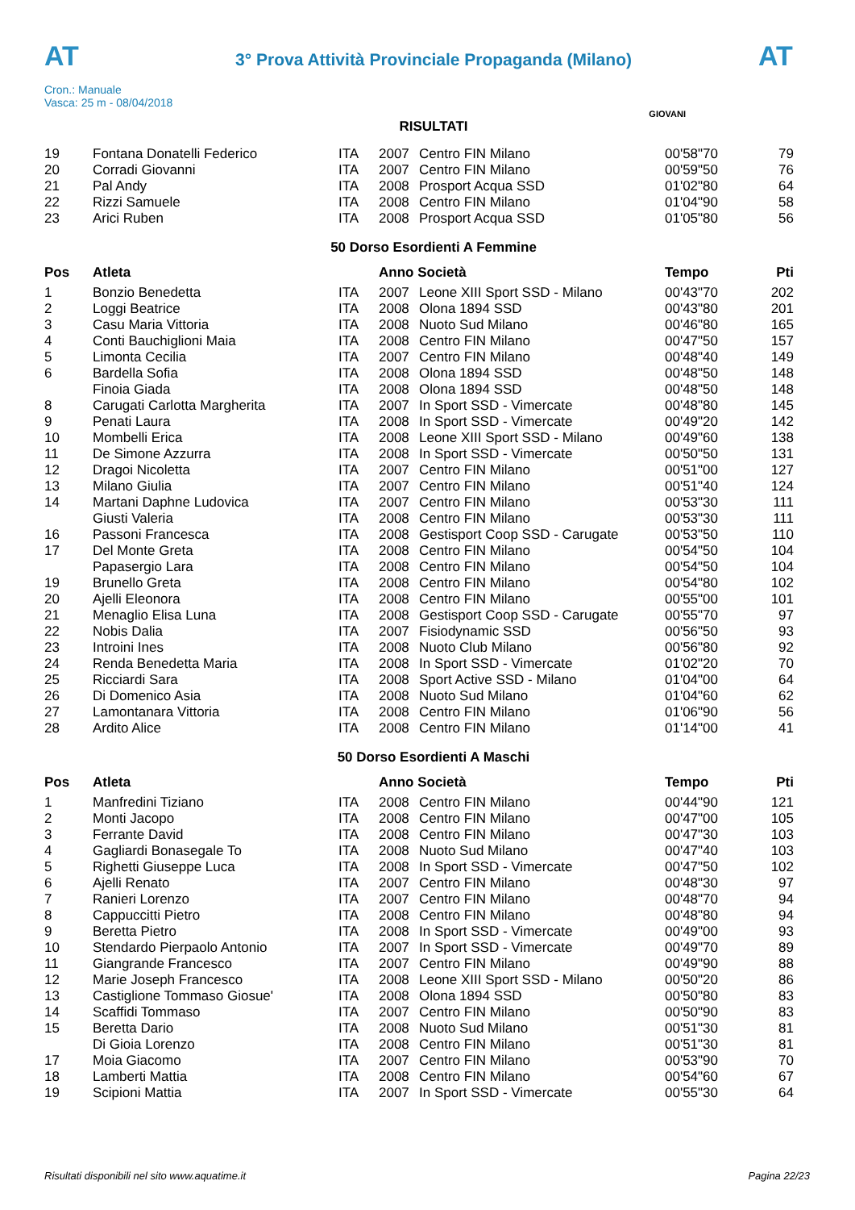AT
3° Prova Attività Provinciale Propaganda (Milano)
AT
Cron.: Manuale
Vasca: 25 m - 08/04/2018
GIOVANI
RISULTATI
| 19 | Fontana Donatelli Federico | ITA | 2007 | Centro FIN Milano | 00'58"70 | 79 |
| 20 | Corradi Giovanni | ITA | 2007 | Centro FIN Milano | 00'59"50 | 76 |
| 21 | Pal Andy | ITA | 2008 | Prosport Acqua SSD | 01'02"80 | 64 |
| 22 | Rizzi Samuele | ITA | 2008 | Centro FIN Milano | 01'04"90 | 58 |
| 23 | Arici Ruben | ITA | 2008 | Prosport Acqua SSD | 01'05"80 | 56 |
50 Dorso Esordienti A Femmine
| Pos | Atleta | | Anno Società | | Tempo | Pti |
| --- | --- | --- | --- | --- | --- | --- |
| 1 | Bonzio Benedetta | ITA | 2007 | Leone XIII Sport SSD - Milano | 00'43"70 | 202 |
| 2 | Loggi Beatrice | ITA | 2008 | Olona 1894 SSD | 00'43"80 | 201 |
| 3 | Casu Maria Vittoria | ITA | 2008 | Nuoto Sud Milano | 00'46"80 | 165 |
| 4 | Conti Bauchiglioni Maia | ITA | 2008 | Centro FIN Milano | 00'47"50 | 157 |
| 5 | Limonta Cecilia | ITA | 2007 | Centro FIN Milano | 00'48"40 | 149 |
| 6 | Bardella Sofia | ITA | 2008 | Olona 1894 SSD | 00'48"50 | 148 |
| | Finoia Giada | ITA | 2008 | Olona 1894 SSD | 00'48"50 | 148 |
| 8 | Carugati Carlotta Margherita | ITA | 2007 | In Sport SSD - Vimercate | 00'48"80 | 145 |
| 9 | Penati Laura | ITA | 2008 | In Sport SSD - Vimercate | 00'49"20 | 142 |
| 10 | Mombelli Erica | ITA | 2008 | Leone XIII Sport SSD - Milano | 00'49"60 | 138 |
| 11 | De Simone Azzurra | ITA | 2008 | In Sport SSD - Vimercate | 00'50"50 | 131 |
| 12 | Dragoi Nicoletta | ITA | 2007 | Centro FIN Milano | 00'51"00 | 127 |
| 13 | Milano Giulia | ITA | 2007 | Centro FIN Milano | 00'51"40 | 124 |
| 14 | Martani Daphne Ludovica | ITA | 2007 | Centro FIN Milano | 00'53"30 | 111 |
| | Giusti Valeria | ITA | 2008 | Centro FIN Milano | 00'53"30 | 111 |
| 16 | Passoni Francesca | ITA | 2008 | Gestisport Coop SSD - Carugate | 00'53"50 | 110 |
| 17 | Del Monte Greta | ITA | 2008 | Centro FIN Milano | 00'54"50 | 104 |
| | Papasergio Lara | ITA | 2008 | Centro FIN Milano | 00'54"50 | 104 |
| 19 | Brunello Greta | ITA | 2008 | Centro FIN Milano | 00'54"80 | 102 |
| 20 | Ajelli Eleonora | ITA | 2008 | Centro FIN Milano | 00'55"00 | 101 |
| 21 | Menaglio Elisa Luna | ITA | 2008 | Gestisport Coop SSD - Carugate | 00'55"70 | 97 |
| 22 | Nobis Dalia | ITA | 2007 | Fisiodynamic SSD | 00'56"50 | 93 |
| 23 | Introini Ines | ITA | 2008 | Nuoto Club Milano | 00'56"80 | 92 |
| 24 | Renda Benedetta Maria | ITA | 2008 | In Sport SSD - Vimercate | 01'02"20 | 70 |
| 25 | Ricciardi Sara | ITA | 2008 | Sport Active SSD - Milano | 01'04"00 | 64 |
| 26 | Di Domenico Asia | ITA | 2008 | Nuoto Sud Milano | 01'04"60 | 62 |
| 27 | Lamontanara Vittoria | ITA | 2008 | Centro FIN Milano | 01'06"90 | 56 |
| 28 | Ardito Alice | ITA | 2008 | Centro FIN Milano | 01'14"00 | 41 |
50 Dorso Esordienti A Maschi
| Pos | Atleta | | Anno Società | | Tempo | Pti |
| --- | --- | --- | --- | --- | --- | --- |
| 1 | Manfredini Tiziano | ITA | 2008 | Centro FIN Milano | 00'44"90 | 121 |
| 2 | Monti Jacopo | ITA | 2008 | Centro FIN Milano | 00'47"00 | 105 |
| 3 | Ferrante David | ITA | 2008 | Centro FIN Milano | 00'47"30 | 103 |
| 4 | Gagliardi Bonasegale To | ITA | 2008 | Nuoto Sud Milano | 00'47"40 | 103 |
| 5 | Righetti Giuseppe Luca | ITA | 2008 | In Sport SSD - Vimercate | 00'47"50 | 102 |
| 6 | Ajelli Renato | ITA | 2007 | Centro FIN Milano | 00'48"30 | 97 |
| 7 | Ranieri Lorenzo | ITA | 2007 | Centro FIN Milano | 00'48"70 | 94 |
| 8 | Cappuccitti Pietro | ITA | 2008 | Centro FIN Milano | 00'48"80 | 94 |
| 9 | Beretta Pietro | ITA | 2008 | In Sport SSD - Vimercate | 00'49"00 | 93 |
| 10 | Stendardo Pierpaolo Antonio | ITA | 2007 | In Sport SSD - Vimercate | 00'49"70 | 89 |
| 11 | Giangrande Francesco | ITA | 2007 | Centro FIN Milano | 00'49"90 | 88 |
| 12 | Marie Joseph Francesco | ITA | 2008 | Leone XIII Sport SSD - Milano | 00'50"20 | 86 |
| 13 | Castiglione Tommaso Giosue' | ITA | 2008 | Olona 1894 SSD | 00'50"80 | 83 |
| 14 | Scaffidi Tommaso | ITA | 2007 | Centro FIN Milano | 00'50"90 | 83 |
| 15 | Beretta Dario | ITA | 2008 | Nuoto Sud Milano | 00'51"30 | 81 |
| | Di Gioia Lorenzo | ITA | 2008 | Centro FIN Milano | 00'51"30 | 81 |
| 17 | Moia Giacomo | ITA | 2007 | Centro FIN Milano | 00'53"90 | 70 |
| 18 | Lamberti Mattia | ITA | 2008 | Centro FIN Milano | 00'54"60 | 67 |
| 19 | Scipioni Mattia | ITA | 2007 | In Sport SSD - Vimercate | 00'55"30 | 64 |
Risultati disponibili nel sito www.aquatime.it Pagina 22/23